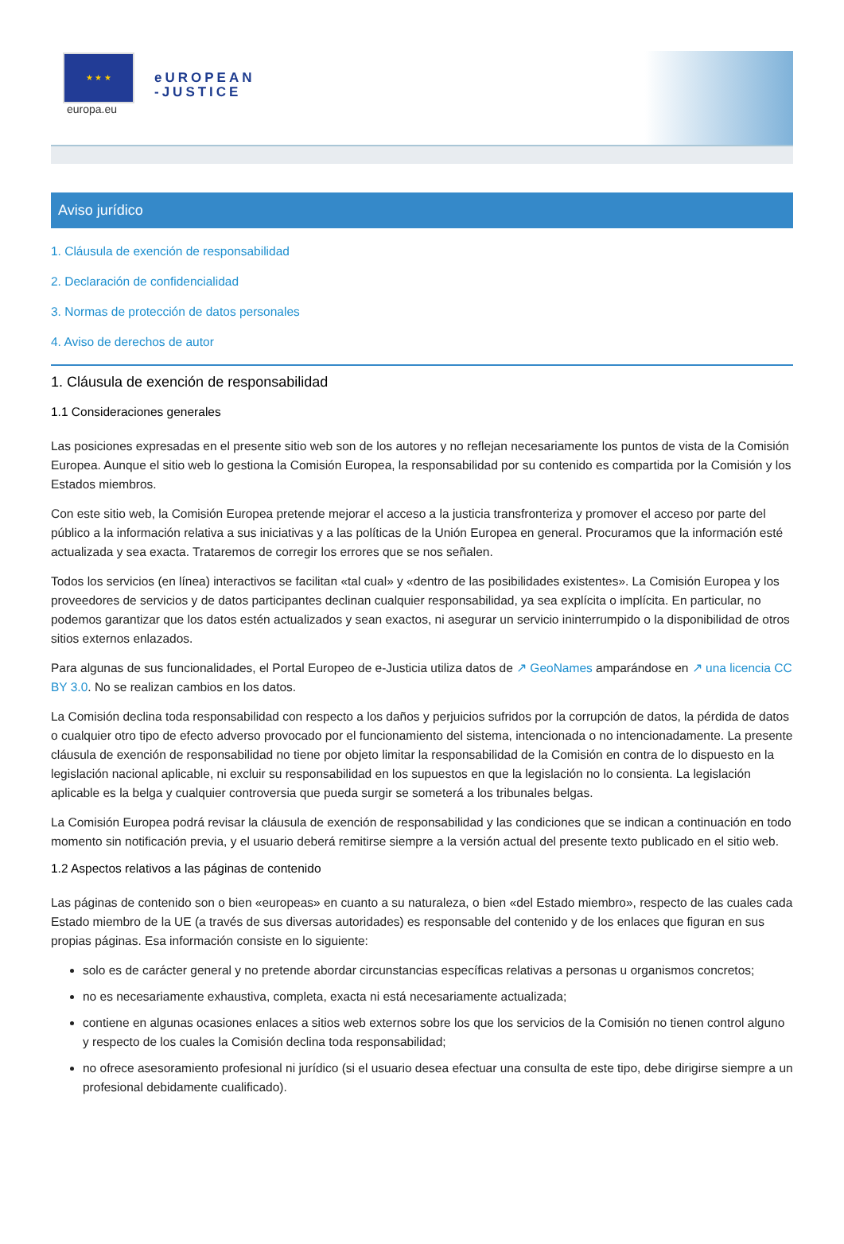★ ★ ★
europa.eu
eUROPEAN
-JUSTICE
Aviso jurídico
1. Cláusula de exención de responsabilidad
2. Declaración de confidencialidad
3. Normas de protección de datos personales
4. Aviso de derechos de autor
1. Cláusula de exención de responsabilidad
1.1 Consideraciones generales
Las posiciones expresadas en el presente sitio web son de los autores y no reflejan necesariamente los puntos de vista de la Comisión Europea. Aunque el sitio web lo gestiona la Comisión Europea, la responsabilidad por su contenido es compartida por la Comisión y los Estados miembros.
Con este sitio web, la Comisión Europea pretende mejorar el acceso a la justicia transfronteriza y promover el acceso por parte del público a la información relativa a sus iniciativas y a las políticas de la Unión Europea en general. Procuramos que la información esté actualizada y sea exacta. Trataremos de corregir los errores que se nos señalen.
Todos los servicios (en línea) interactivos se facilitan «tal cual» y «dentro de las posibilidades existentes». La Comisión Europea y los proveedores de servicios y de datos participantes declinan cualquier responsabilidad, ya sea explícita o implícita. En particular, no podemos garantizar que los datos estén actualizados y sean exactos, ni asegurar un servicio ininterrumpido o la disponibilidad de otros sitios externos enlazados.
Para algunas de sus funcionalidades, el Portal Europeo de e-Justicia utiliza datos de ↗ GeoNames amparándose en ↗ una licencia CC BY 3.0. No se realizan cambios en los datos.
La Comisión declina toda responsabilidad con respecto a los daños y perjuicios sufridos por la corrupción de datos, la pérdida de datos o cualquier otro tipo de efecto adverso provocado por el funcionamiento del sistema, intencionada o no intencionadamente. La presente cláusula de exención de responsabilidad no tiene por objeto limitar la responsabilidad de la Comisión en contra de lo dispuesto en la legislación nacional aplicable, ni excluir su responsabilidad en los supuestos en que la legislación no lo consienta. La legislación aplicable es la belga y cualquier controversia que pueda surgir se someterá a los tribunales belgas.
La Comisión Europea podrá revisar la cláusula de exención de responsabilidad y las condiciones que se indican a continuación en todo momento sin notificación previa, y el usuario deberá remitirse siempre a la versión actual del presente texto publicado en el sitio web.
1.2 Aspectos relativos a las páginas de contenido
Las páginas de contenido son o bien «europeas» en cuanto a su naturaleza, o bien «del Estado miembro», respecto de las cuales cada Estado miembro de la UE (a través de sus diversas autoridades) es responsable del contenido y de los enlaces que figuran en sus propias páginas. Esa información consiste en lo siguiente:
solo es de carácter general y no pretende abordar circunstancias específicas relativas a personas u organismos concretos;
no es necesariamente exhaustiva, completa, exacta ni está necesariamente actualizada;
contiene en algunas ocasiones enlaces a sitios web externos sobre los que los servicios de la Comisión no tienen control alguno y respecto de los cuales la Comisión declina toda responsabilidad;
no ofrece asesoramiento profesional ni jurídico (si el usuario desea efectuar una consulta de este tipo, debe dirigirse siempre a un profesional debidamente cualificado).